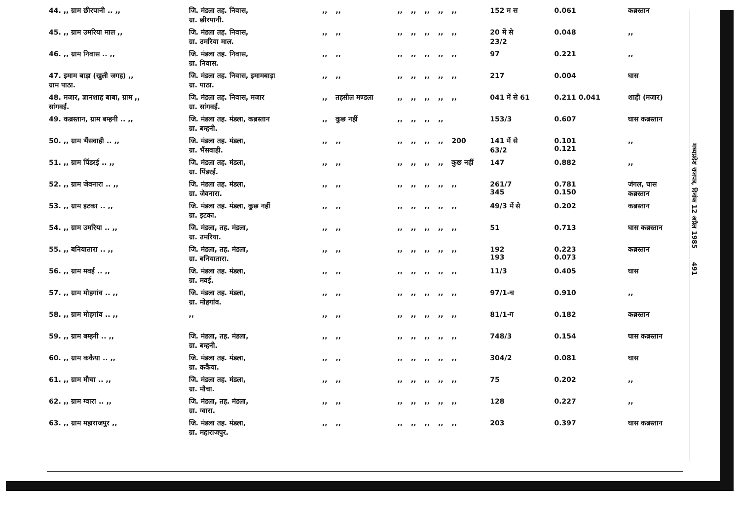| 44. ,, ग्राम छीरपानी .. ,, | जि. मंडला तह. निवास, ग्रा. छीरपानी. | ,, | ,, | ,, | ,, | ,, | ,, | ,, | 152 म स | 0.061 | कब्रस्तान |
| 45. ,, ग्राम उमरिया माल ,, | जि. मंडला तह. निवास, ग्रा. उमरिया माल. | ,, | ,, | ,, | ,, | ,, | ,, | ,, | 20 में से 23/2 | 0.048 | ,, |
| 46. ,, ग्राम निवास .. ,, | जि. मंडला तह. निवास, ग्रा. निवास. | ,, | ,, | ,, | ,, | ,, | ,, | ,, | 97 | 0.221 | ,, |
| 47. इमाम बाड़ा (खुली जगह) ,, ग्राम पाठा. | जि. मंडला तह. निवास, इमामबाड़ा ग्रा. पाठा. | ,, | ,, | ,, | ,, | ,, | ,, | ,, | 217 | 0.004 | घास |
| 48. मजार, ज्ञानशाह बाबा, ग्राम ,, सांगवई. | जि. मंडला तह. निवास, मजार ग्रा. सांगवई. | ,, | तहसील मण्डला | ,, | ,, | ,, | ,, | ,, | 041 में से 61 | 0.211 0.041 | शाही (मजार) |
| 49. कब्रस्तान, ग्राम बम्हनी .. ,, | जि. मंडला तह. मंडला, कब्रस्तान ग्रा. बम्हनी. | ,, | कुछ नहीं | ,, | ,, | ,, | ,, | | 153/3 | 0.607 | घास कब्रस्तान |
| 50. ,, ग्राम भैंसवाही .. ,, | जि. मंडला तह. मंडला, ग्रा. भैंसवाही. | ,, | ,, | ,, | ,, | ,, | ,, | 200 | 141 में से 63/2 | 0.101 0.121 | ,, |
| 51. ,, ग्राम पिंडरई .. ,, | जि. मंडला तह. मंडला, ग्रा. पिंडरई. | ,, | ,, | ,, | ,, | ,, | ,, | कुछ नहीं | 147 | 0.882 | ,, |
| 52. ,, ग्राम जेवनारा .. ,, | जि. मंडला तह. मंडला, ग्रा. जेवनारा. | ,, | ,, | ,, | ,, | ,, | ,, | ,, | 261/7 345 | 0.781 0.150 | जंगल, घास कब्रस्तान |
| 53. ,, ग्राम इटका .. ,, | जि. मंडला तह. मंडला, कुछ नहीं ग्रा. इटका. | ,, | ,, | ,, | ,, | ,, | ,, | ,, | 49/3 में से | 0.202 | कब्रस्तान |
| 54. ,, ग्राम उमरिया .. ,, | जि. मंडला, तह. मंडला, ग्रा. उमरिया. | ,, | ,, | ,, | ,, | ,, | ,, | ,, | 51 | 0.713 | घास कब्रस्तान |
| 55. ,, बनियातारा .. ,, | जि. मंडला, तह. मंडला, ग्रा. बनियातारा. | ,, | ,, | ,, | ,, | ,, | ,, | ,, | 192 193 | 0.223 0.073 | कब्रस्तान |
| 56. ,, ग्राम मवई .. ,, | जि. मंडला तह. मंडला, ग्रा. मवई. | ,, | ,, | ,, | ,, | ,, | ,, | ,, | 11/3 | 0.405 | घास |
| 57. ,, ग्राम मोहगांव .. ,, | जि. मंडला तह. मंडला, ग्रा. मोहगांव. | ,, | ,, | ,, | ,, | ,, | ,, | ,, | 97/1-च | 0.910 | ,, |
| 58. ,, ग्राम मोहगांव .. ,, | ,, | ,, | ,, | ,, | ,, | ,, | ,, | ,, | 81/1-ग | 0.182 | कब्रस्तान |
| 59. ,, ग्राम बम्हनी .. ,, | जि. मंडला, तह. मंडला, ग्रा. बम्हनी. | ,, | ,, | ,, | ,, | ,, | ,, | ,, | 748/3 | 0.154 | घास कब्रस्तान |
| 60. ,, ग्राम ककैया .. ,, | जि. मंडला तह. मंडला, ग्रा. ककैया. | ,, | ,, | ,, | ,, | ,, | ,, | ,, | 304/2 | 0.081 | घास |
| 61. ,, ग्राम मौचा .. ,, | जि. मंडला तह. मंडला, ग्रा. मौचा. | ,, | ,, | ,, | ,, | ,, | ,, | ,, | 75 | 0.202 | ,, |
| 62. ,, ग्राम ग्वारा .. ,, | जि. मंडला, तह. मंडला, ग्रा. ग्वारा. | ,, | ,, | ,, | ,, | ,, | ,, | ,, | 128 | 0.227 | ,, |
| 63. ,, ग्राम महाराजपुर ,, | जि. मंडला तह. मंडला, ग्रा. महाराजपुर. | ,, | ,, | ,, | ,, | ,, | ,, | ,, | 203 | 0.397 | घास कब्रस्तान |
मध्यप्रदेश राजपत्र, दिनांक 12 अप्रैल 1985 491